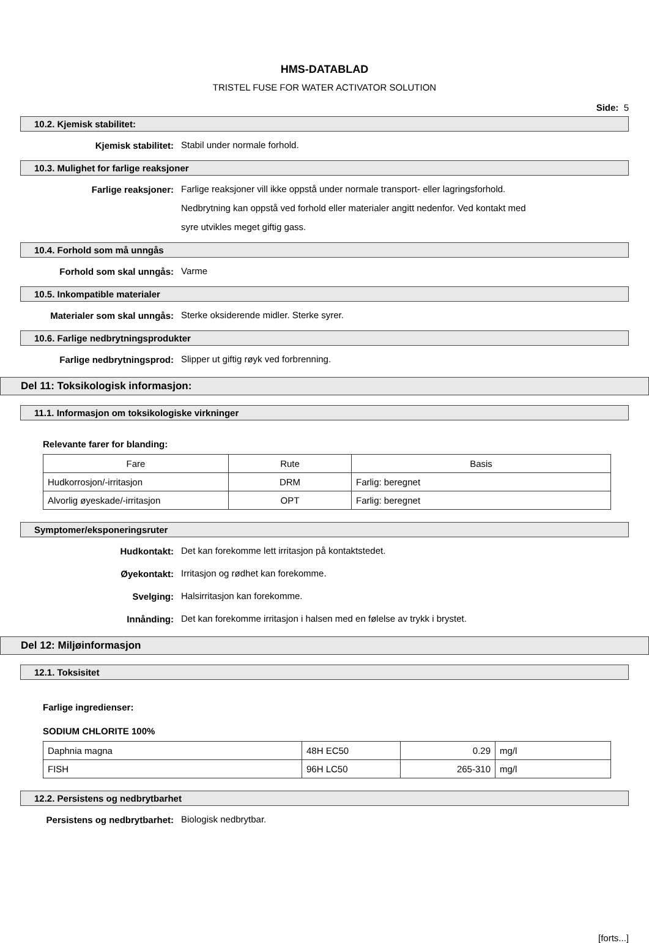HMS-DATABLAD
TRISTEL FUSE FOR WATER ACTIVATOR SOLUTION
Side: 5
10.2. Kjemisk stabilitet:
Kjemisk stabilitet:
Stabil under normale forhold.
10.3. Mulighet for farlige reaksjoner
Farlige reaksjoner:
Farlige reaksjoner vill ikke oppstå under normale transport- eller lagringsforhold.
Nedbrytning kan oppstå ved forhold eller materialer angitt nedenfor. Ved kontakt med
syre utvikles meget giftig gass.
10.4. Forhold som må unngås
Forhold som skal unngås:
Varme
10.5. Inkompatible materialer
Materialer som skal unngås:
Sterke oksiderende midler. Sterke syrer.
10.6. Farlige nedbrytningsprodukter
Farlige nedbrytningsprod:
Slipper ut giftig røyk ved forbrenning.
Del 11: Toksikologisk informasjon:
11.1. Informasjon om toksikologiske virkninger
Relevante farer for blanding:
| Fare | Rute | Basis |
| --- | --- | --- |
| Hudkorrosjon/-irritasjon | DRM | Farlig: beregnet |
| Alvorlig øyeskade/-irritasjon | OPT | Farlig: beregnet |
Symptomer/eksponeringsruter
Hudkontakt:
Det kan forekomme lett irritasjon på kontaktstedet.
Øyekontakt:
Irritasjon og rødhet kan forekomme.
Svelging:
Halsirritasjon kan forekomme.
Innånding:
Det kan forekomme irritasjon i halsen med en følelse av trykk i brystet.
Del 12: Miljøinformasjon
12.1. Toksisitet
Farlige ingredienser:
SODIUM CHLORITE 100%
| Daphnia magna | 48H EC50 | 0.29 | mg/l |
| FISH | 96H LC50 | 265-310 | mg/l |
12.2. Persistens og nedbrytbarhet
Persistens og nedbrytbarhet:
Biologisk nedbrytbar.
[forts...]